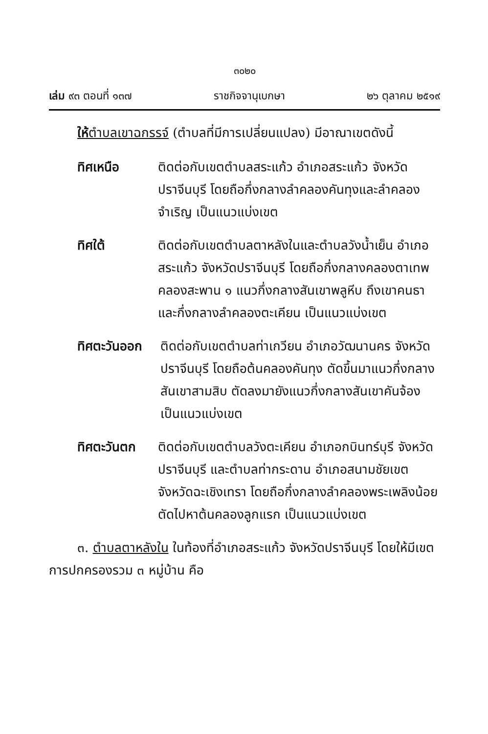๓๐๒๐
เล่ม ๙๓ ตอนที่ ๑๓๗ ราชกิจจานุเบกษา ๒๖ ตุลาคม ๒๕๑๙
ให้ตำบลเขาฉกรรจ์ (ตำบลที่มีการเปลี่ยนแปลง) มีอาณาเขตดังนี้
ทิศเหนือ ติดต่อกับเขตตำบลสระแก้ว อำเภอสระแก้ว จังหวัดปราจีนบุรี โดยถือกึ่งกลางลำคลองคันทุงและลำคลองจำเริญ เป็นแนวแบ่งเขต
ทิศใต้ ติดต่อกับเขตตำบลตาหลังในและตำบลวังน้ำเย็น อำเภอสระแก้ว จังหวัดปราจีนบุรี โดยถือกึ่งกลางคลองตาเทพ คลองสะพาน ๑ แนวกึ่งกลางสันเขาพลูหีบ ถึงเขาคนธาและกึ่งกลางลำคลองตะเคียน เป็นแนวแบ่งเขต
ทิศตะวันออก
ติดต่อกับเขตตำบลท่าเกวียน อำเภอวัฒนานคร จังหวัดปราจีนบุรี โดยถือต้นคลองคันทุง ตัดขึ้นมาแนวกึ่งกลางสันเขาสามสิบ ตัดลงมายังแนวกึ่งกลางสันเขาคันจ้อง เป็นแนวแบ่งเขต
ทิศตะวันตก ติดต่อกับเขตตำบลวังตะเคียน อำเภอกบินทร์บุรี จังหวัดปราจีนบุรี และตำบลท่ากระดาน อำเภอสนามชัยเขต จังหวัดฉะเชิงเทรา โดยถือกึ่งกลางลำคลองพระเพลิงน้อย ตัดไปหาต้นคลองลูกแรก เป็นแนวแบ่งเขต
๓. ตำบลตาหลังใน ในท้องที่อำเภอสระแก้ว จังหวัดปราจีนบุรี โดยให้มีเขตการปกครองรวม ๓ หมู่บ้าน คือ